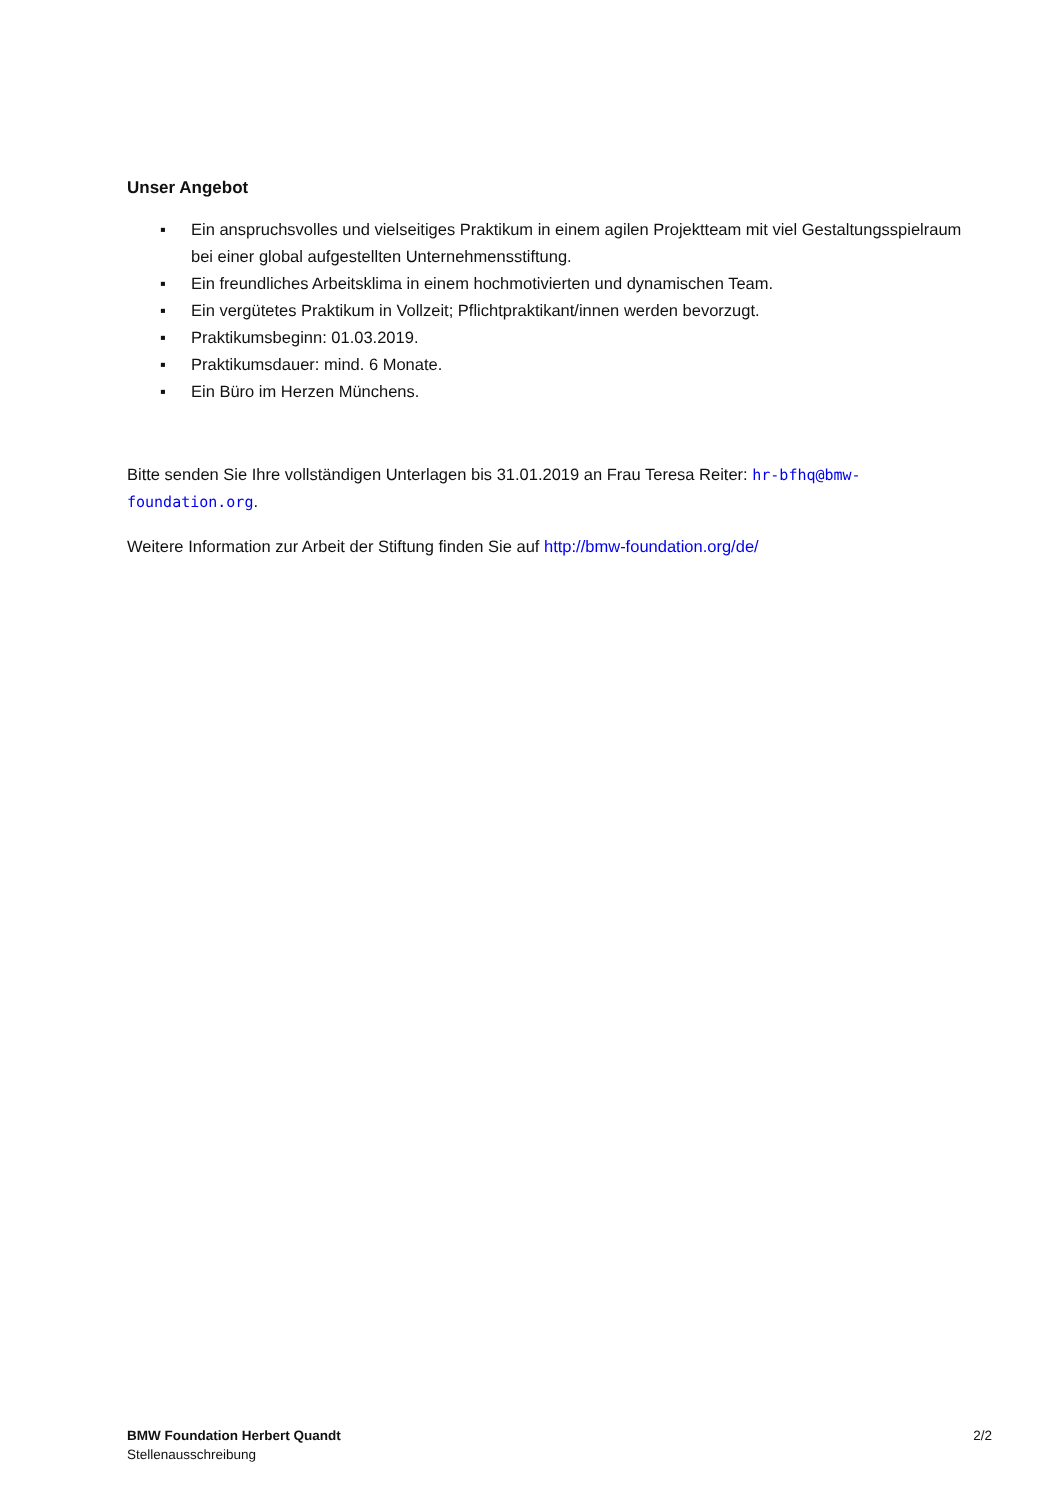Unser Angebot
▪ Ein anspruchsvolles und vielseitiges Praktikum in einem agilen Projektteam mit viel Gestaltungsspielraum bei einer global aufgestellten Unternehmensstiftung.
▪ Ein freundliches Arbeitsklima in einem hochmotivierten und dynamischen Team.
▪ Ein vergütetes Praktikum in Vollzeit; Pflichtpraktikant/innen werden bevorzugt.
▪ Praktikumsbeginn: 01.03.2019.
▪ Praktikumsdauer: mind. 6 Monate.
▪ Ein Büro im Herzen Münchens.
Bitte senden Sie Ihre vollständigen Unterlagen bis 31.01.2019 an Frau Teresa Reiter: hr-bfhq@bmw-foundation.org.
Weitere Information zur Arbeit der Stiftung finden Sie auf http://bmw-foundation.org/de/
BMW Foundation Herbert Quandt
Stellenausschreibung
2/2